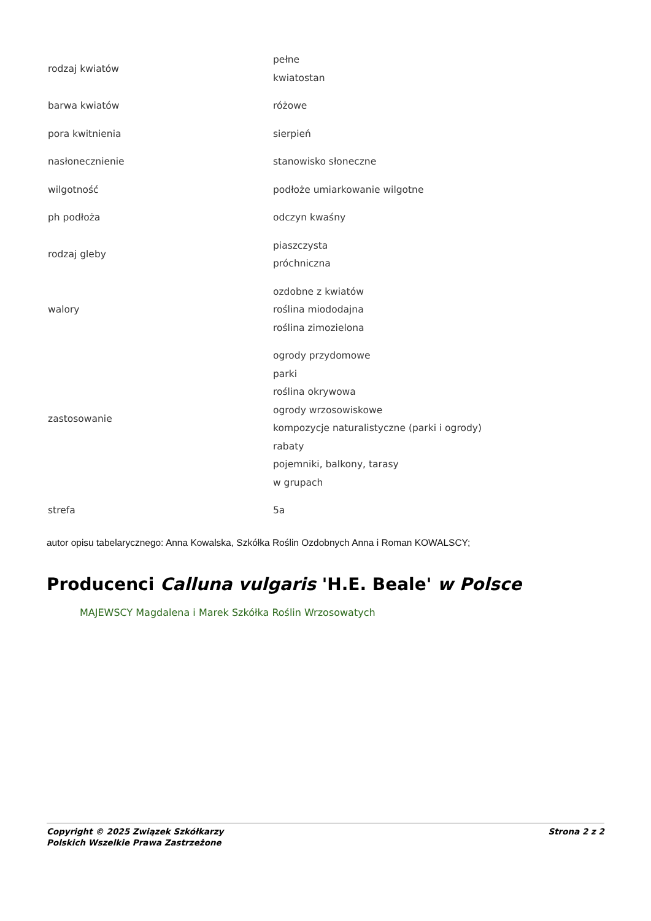| rodzaj kwiatów | pełne kwiatostan |
| barwa kwiatów | różowe |
| pora kwitnienia | sierpień |
| nasłonecznienie | stanowisko słoneczne |
| wilgotność | podłoże umiarkowanie wilgotne |
| ph podłoża | odczyn kwaśny |
| rodzaj gleby | piaszczysta próchniczna |
| walory | ozdobne z kwiatów roślina miododajna roślina zimozielona |
| zastosowanie | ogrody przydomowe parki roślina okrywowa ogrody wrzosowiskowe kompozycje naturalistyczne (parki i ogrody) rabaty pojemniki, balkony, tarasy w grupach |
| strefa | 5a |
autor opisu tabelarycznego: Anna Kowalska, Szkółka Roślin Ozdobnych Anna i Roman KOWALSCY;
Producenci Calluna vulgaris 'H.E. Beale' w Polsce
MAJEWSCY Magdalena i Marek Szkółka Roślin Wrzosowatych
Copyright © 2025 Związek Szkółkarzy
Polskich Wszelkie Prawa Zastrzeżone
Strona 2 z 2